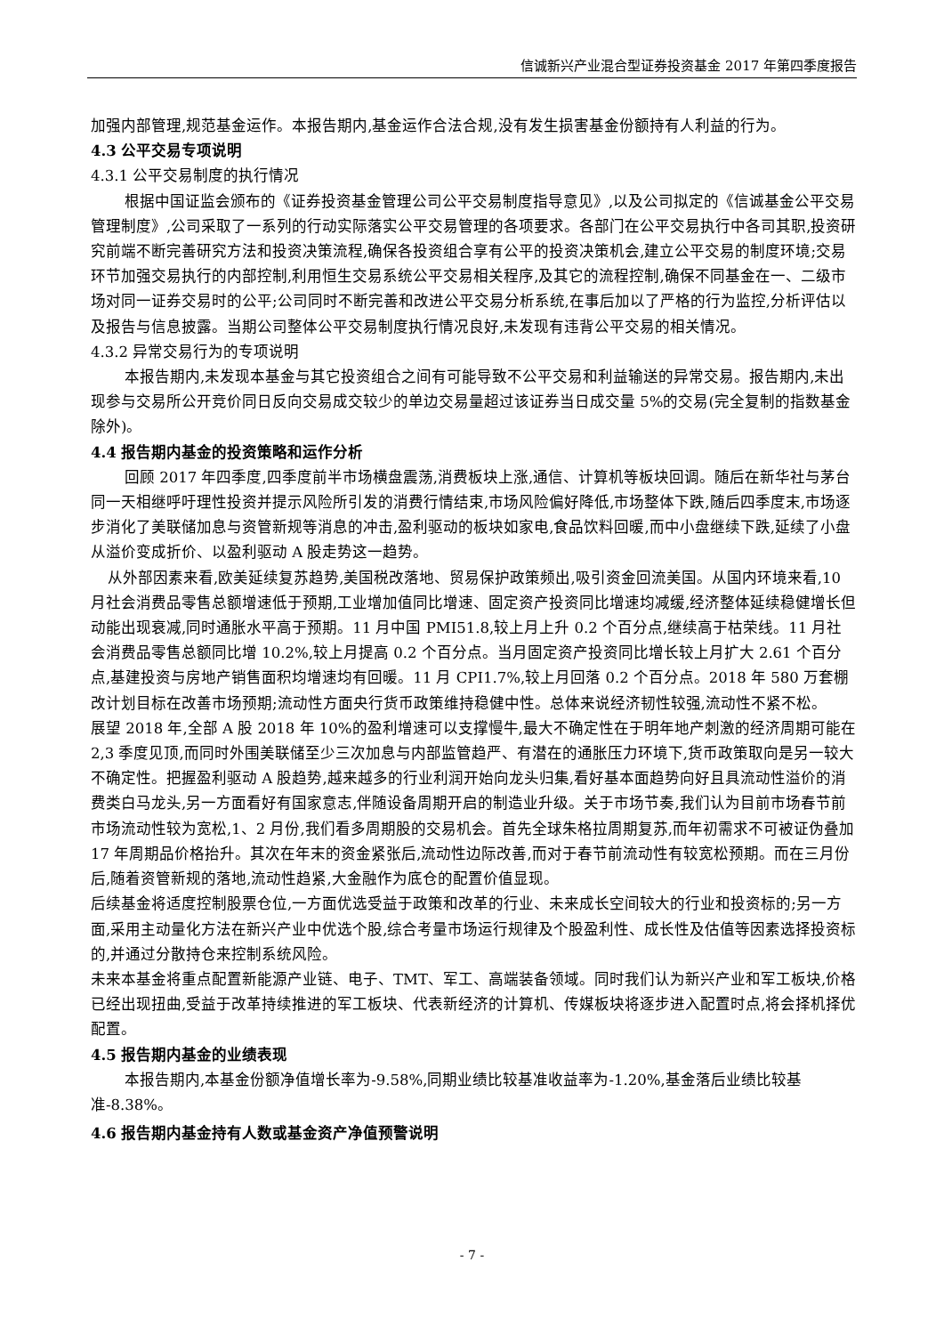信诚新兴产业混合型证券投资基金 2017 年第四季度报告
加强内部管理,规范基金运作。本报告期内,基金运作合法合规,没有发生损害基金份额持有人利益的行为。
4.3 公平交易专项说明
4.3.1 公平交易制度的执行情况
根据中国证监会颁布的《证券投资基金管理公司公平交易制度指导意见》,以及公司拟定的《信诚基金公平交易管理制度》,公司采取了一系列的行动实际落实公平交易管理的各项要求。各部门在公平交易执行中各司其职,投资研究前端不断完善研究方法和投资决策流程,确保各投资组合享有公平的投资决策机会,建立公平交易的制度环境;交易环节加强交易执行的内部控制,利用恒生交易系统公平交易相关程序,及其它的流程控制,确保不同基金在一、二级市场对同一证券交易时的公平;公司同时不断完善和改进公平交易分析系统,在事后加以了严格的行为监控,分析评估以及报告与信息披露。当期公司整体公平交易制度执行情况良好,未发现有违背公平交易的相关情况。
4.3.2 异常交易行为的专项说明
本报告期内,未发现本基金与其它投资组合之间有可能导致不公平交易和利益输送的异常交易。报告期内,未出现参与交易所公开竞价同日反向交易成交较少的单边交易量超过该证券当日成交量 5%的交易(完全复制的指数基金除外)。
4.4 报告期内基金的投资策略和运作分析
回顾 2017 年四季度,四季度前半市场横盘震荡,消费板块上涨,通信、计算机等板块回调。随后在新华社与茅台同一天相继呼吁理性投资并提示风险所引发的消费行情结束,市场风险偏好降低,市场整体下跌,随后四季度末,市场逐步消化了美联储加息与资管新规等消息的冲击,盈利驱动的板块如家电,食品饮料回暖,而中小盘继续下跌,延续了小盘从溢价变成折价、以盈利驱动 A 股走势这一趋势。
从外部因素来看,欧美延续复苏趋势,美国税改落地、贸易保护政策频出,吸引资金回流美国。从国内环境来看,10 月社会消费品零售总额增速低于预期,工业增加值同比增速、固定资产投资同比增速均减缓,经济整体延续稳健增长但动能出现衰减,同时通胀水平高于预期。11 月中国 PMI51.8,较上月上升 0.2 个百分点,继续高于枯荣线。11 月社会消费品零售总额同比增 10.2%,较上月提高 0.2 个百分点。当月固定资产投资同比增长较上月扩大 2.61 个百分点,基建投资与房地产销售面积均增速均有回暖。11 月 CPI1.7%,较上月回落 0.2 个百分点。2018 年 580 万套棚改计划目标在改善市场预期;流动性方面央行货币政策维持稳健中性。总体来说经济韧性较强,流动性不紧不松。
展望 2018 年,全部 A 股 2018 年 10%的盈利增速可以支撑慢牛,最大不确定性在于明年地产刺激的经济周期可能在 2,3 季度见顶,而同时外围美联储至少三次加息与内部监管趋严、有潜在的通胀压力环境下,货币政策取向是另一较大不确定性。把握盈利驱动 A 股趋势,越来越多的行业利润开始向龙头归集,看好基本面趋势向好且具流动性溢价的消费类白马龙头,另一方面看好有国家意志,伴随设备周期开启的制造业升级。关于市场节奏,我们认为目前市场春节前市场流动性较为宽松,1、2 月份,我们看多周期股的交易机会。首先全球朱格拉周期复苏,而年初需求不可被证伪叠加 17 年周期品价格抬升。其次在年末的资金紧张后,流动性边际改善,而对于春节前流动性有较宽松预期。而在三月份后,随着资管新规的落地,流动性趋紧,大金融作为底仓的配置价值显现。
后续基金将适度控制股票仓位,一方面优选受益于政策和改革的行业、未来成长空间较大的行业和投资标的;另一方面,采用主动量化方法在新兴产业中优选个股,综合考量市场运行规律及个股盈利性、成长性及估值等因素选择投资标的,并通过分散持仓来控制系统风险。
未来本基金将重点配置新能源产业链、电子、TMT、军工、高端装备领域。同时我们认为新兴产业和军工板块,价格已经出现扭曲,受益于改革持续推进的军工板块、代表新经济的计算机、传媒板块将逐步进入配置时点,将会择机择优配置。
4.5 报告期内基金的业绩表现
本报告期内,本基金份额净值增长率为-9.58%,同期业绩比较基准收益率为-1.20%,基金落后业绩比较基准-8.38%。
4.6 报告期内基金持有人数或基金资产净值预警说明
- 7 -